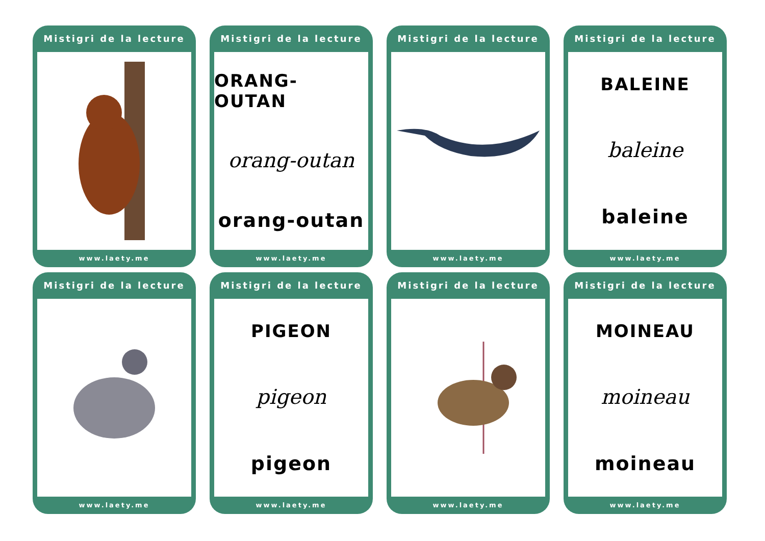Mistigri de la lecture
www.laety.me
Mistigri de la lecture
ORANG-OUTAN
orang-outan
orang-outan
www.laety.me
Mistigri de la lecture
www.laety.me
Mistigri de la lecture
BALEINE
baleine
baleine
www.laety.me
Mistigri de la lecture
www.laety.me
Mistigri de la lecture
PIGEON
pigeon
pigeon
www.laety.me
Mistigri de la lecture
www.laety.me
Mistigri de la lecture
MOINEAU
moineau
moineau
www.laety.me